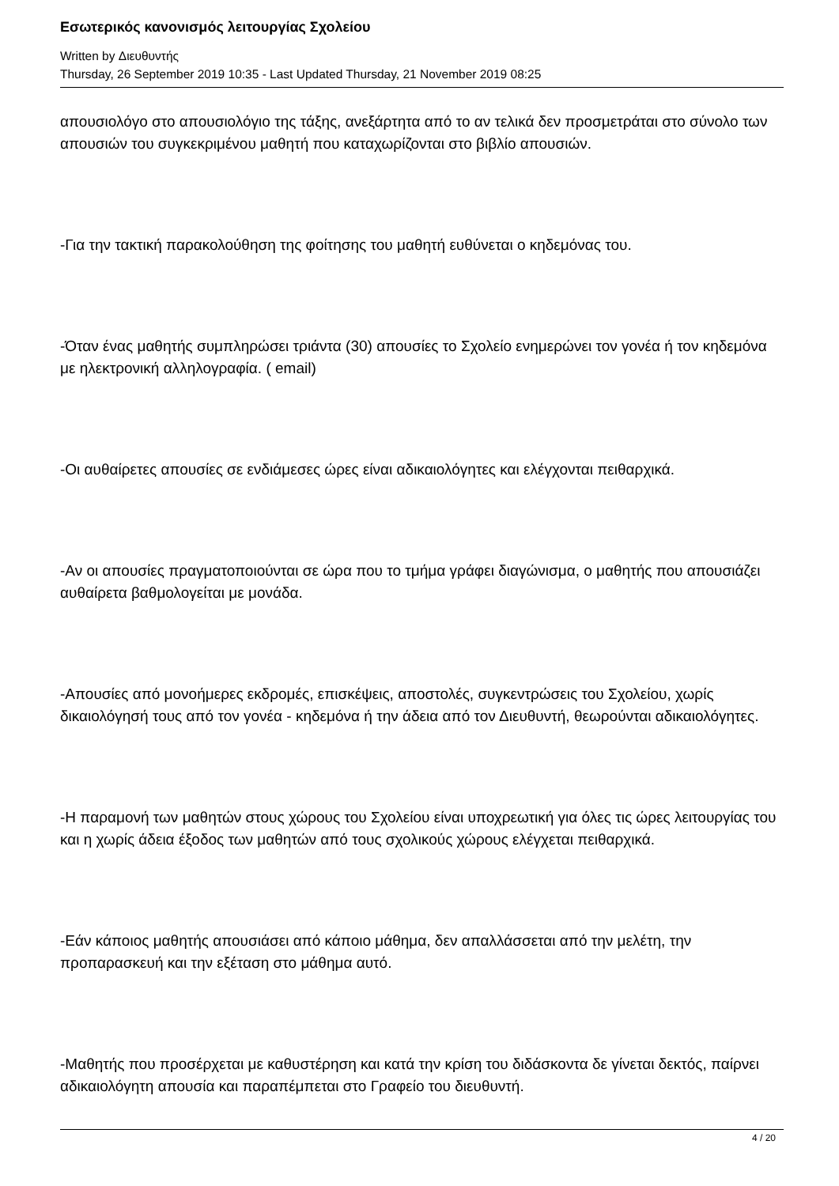Εσωτερικός κανονισμός λειτουργίας Σχολείου
Written by Διευθυντής
Thursday, 26 September 2019 10:35 - Last Updated Thursday, 21 November 2019 08:25
απουσιολόγο στο απουσιολόγιο της τάξης, ανεξάρτητα από το αν τελικά δεν προσμετράται στο σύνολο των απουσιών του συγκεκριμένου μαθητή που καταχωρίζονται στο βιβλίο απουσιών.
-Για την τακτική παρακολούθηση της φοίτησης του μαθητή ευθύνεται ο κηδεμόνας του.
-Όταν ένας μαθητής συμπληρώσει τριάντα (30) απουσίες το Σχολείο ενημερώνει τον γονέα ή τον κηδεμόνα με ηλεκτρονική αλληλογραφία. ( email)
-Οι αυθαίρετες απουσίες σε ενδιάμεσες ώρες είναι αδικαιολόγητες και ελέγχονται πειθαρχικά.
-Αν οι απουσίες πραγματοποιούνται σε ώρα που το τμήμα γράφει διαγώνισμα, ο μαθητής που απουσιάζει αυθαίρετα βαθμολογείται με μονάδα.
-Απουσίες από μονοήμερες εκδρομές, επισκέψεις, αποστολές, συγκεντρώσεις του Σχολείου, χωρίς δικαιολόγησή τους από τον γονέα - κηδεμόνα ή την άδεια από τον Διευθυντή, θεωρούνται αδικαιολόγητες.
-Η παραμονή των μαθητών στους χώρους του Σχολείου είναι υποχρεωτική για όλες τις ώρες λειτουργίας του και η χωρίς άδεια έξοδος των μαθητών από τους σχολικούς χώρους ελέγχεται πειθαρχικά.
-Εάν κάποιος μαθητής απουσιάσει από κάποιο μάθημα, δεν απαλλάσσεται από την μελέτη, την προπαρασκευή και την εξέταση στο μάθημα αυτό.
-Μαθητής που προσέρχεται με καθυστέρηση και κατά την κρίση του διδάσκοντα δε γίνεται δεκτός, παίρνει αδικαιολόγητη απουσία και παραπέμπεται στο Γραφείο του διευθυντή.
4 / 20